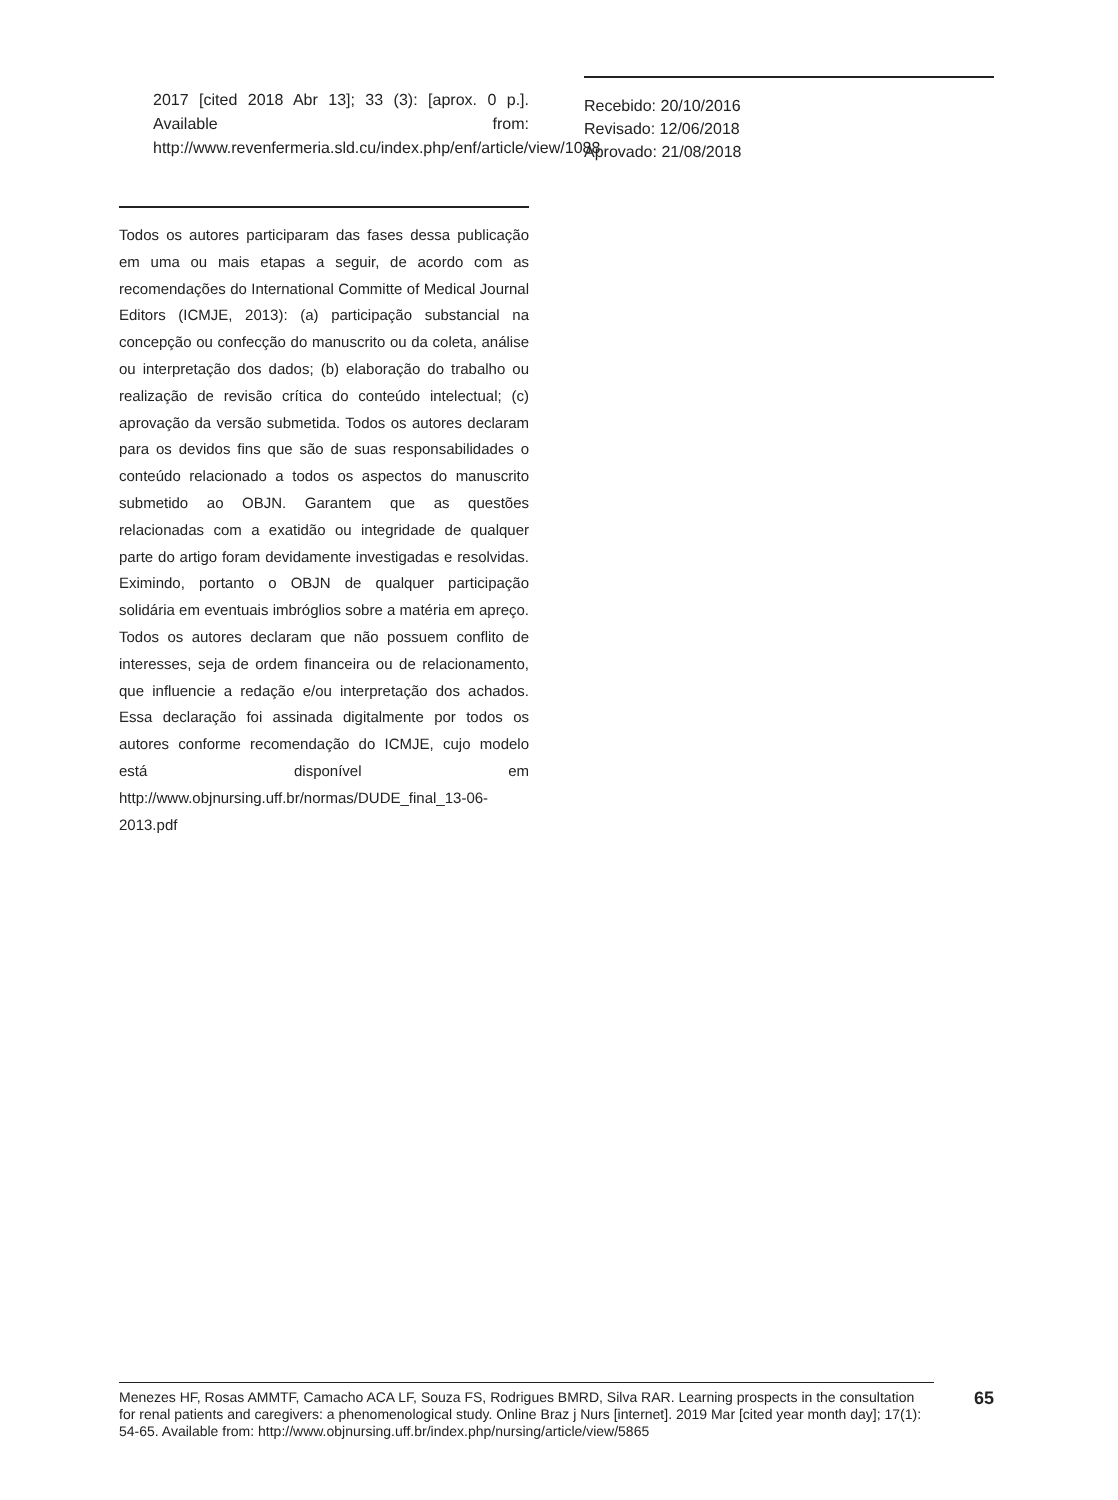2017 [cited 2018 Abr 13]; 33 (3): [aprox. 0 p.]. Available from: http://www.revenfermeria.sld.cu/index.php/enf/article/view/1088
Todos os autores participaram das fases dessa publicação em uma ou mais etapas a seguir, de acordo com as recomendações do International Committe of Medical Journal Editors (ICMJE, 2013): (a) participação substancial na concepção ou confecção do manuscrito ou da coleta, análise ou interpretação dos dados; (b) elaboração do trabalho ou realização de revisão crítica do conteúdo intelectual; (c) aprovação da versão submetida. Todos os autores declaram para os devidos fins que são de suas responsabilidades o conteúdo relacionado a todos os aspectos do manuscrito submetido ao OBJN. Garantem que as questões relacionadas com a exatidão ou integridade de qualquer parte do artigo foram devidamente investigadas e resolvidas. Eximindo, portanto o OBJN de qualquer participação solidária em eventuais imbróglios sobre a matéria em apreço. Todos os autores declaram que não possuem conflito de interesses, seja de ordem financeira ou de relacionamento, que influencie a redação e/ou interpretação dos achados. Essa declaração foi assinada digitalmente por todos os autores conforme recomendação do ICMJE, cujo modelo está disponível em http://www.objnursing.uff.br/normas/DUDE_final_13-06-2013.pdf
Recebido: 20/10/2016
Revisado: 12/06/2018
Aprovado: 21/08/2018
Menezes HF, Rosas AMMTF, Camacho ACA LF, Souza FS, Rodrigues BMRD, Silva RAR. Learning prospects in the consultation for renal patients and caregivers: a phenomenological study. Online Braz j Nurs [internet]. 2019 Mar [cited year month day]; 17(1): 54-65. Available from: http://www.objnursing.uff.br/index.php/nursing/article/view/5865
65